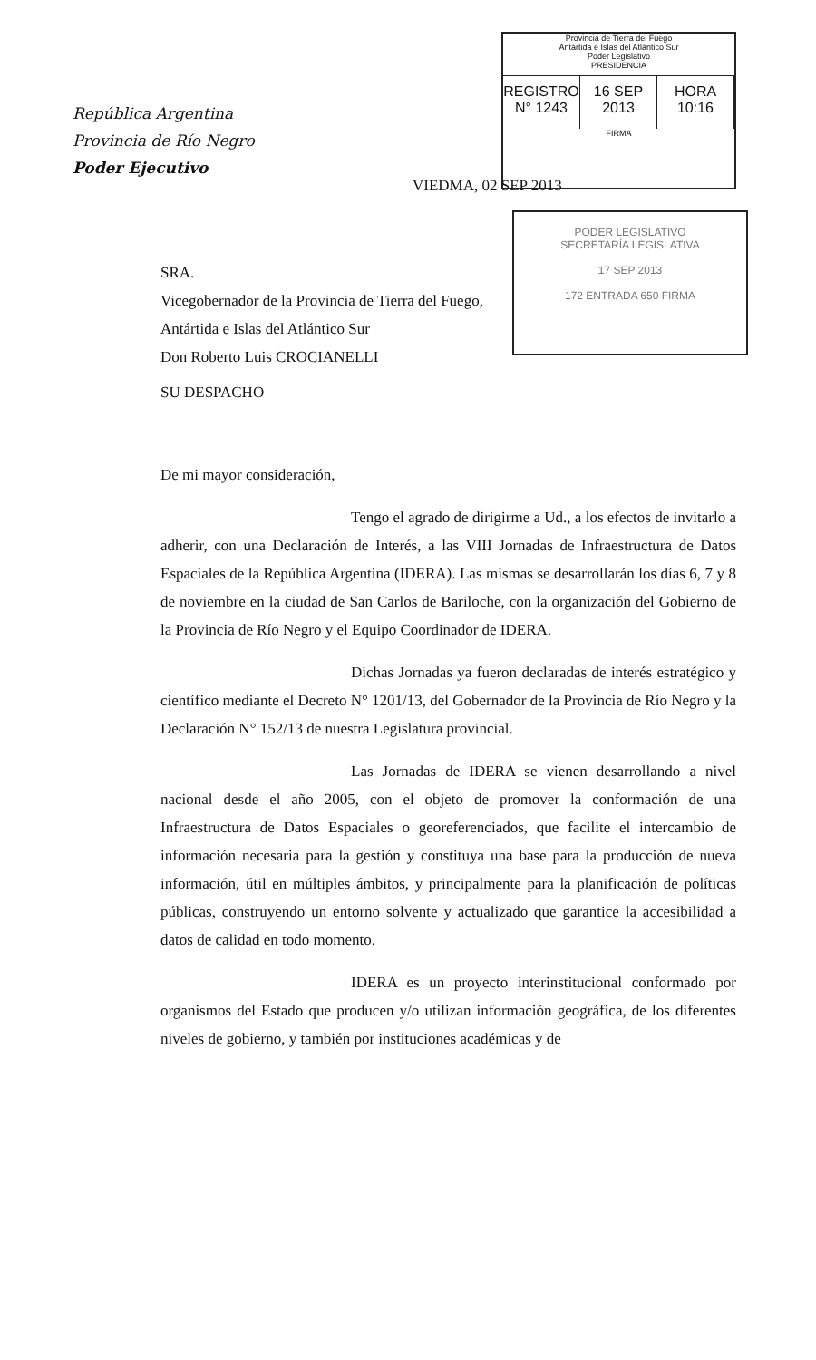República Argentina
Provincia de Río Negro
Poder Ejecutivo
Provincia de Tierra del Fuego
Antártida e Islas del Atlántico Sur
Poder Legislativo
PRESIDENCIA
REGISTRO N° 1243 16 SEP 2013 HORA 10:16
FIRMA
VIEDMA, 02 SEP 2013
PODER LEGISLATIVO
SECRETARÍA LEGISLATIVA
17 SEP 2013
172 ENTRADA 650 FIRMA
SRA.
Vicegobernador de la Provincia de Tierra del Fuego,
Antártida e Islas del Atlántico Sur
Don Roberto Luis CROCIANELLI
SU DESPACHO
De mi mayor consideración,
Tengo el agrado de dirigirme a Ud., a los efectos de invitarlo a adherir, con una Declaración de Interés, a las VIII Jornadas de Infraestructura de Datos Espaciales de la República Argentina (IDERA). Las mismas se desarrollarán los días 6, 7 y 8 de noviembre en la ciudad de San Carlos de Bariloche, con la organización del Gobierno de la Provincia de Río Negro y el Equipo Coordinador de IDERA.
Dichas Jornadas ya fueron declaradas de interés estratégico y científico mediante el Decreto N° 1201/13, del Gobernador de la Provincia de Río Negro y la Declaración N° 152/13 de nuestra Legislatura provincial.
Las Jornadas de IDERA se vienen desarrollando a nivel nacional desde el año 2005, con el objeto de promover la conformación de una Infraestructura de Datos Espaciales o georeferenciados, que facilite el intercambio de información necesaria para la gestión y constituya una base para la producción de nueva información, útil en múltiples ámbitos, y principalmente para la planificación de políticas públicas, construyendo un entorno solvente y actualizado que garantice la accesibilidad a datos de calidad en todo momento.
IDERA es un proyecto interinstitucional conformado por organismos del Estado que producen y/o utilizan información geográfica, de los diferentes niveles de gobierno, y también por instituciones académicas y de